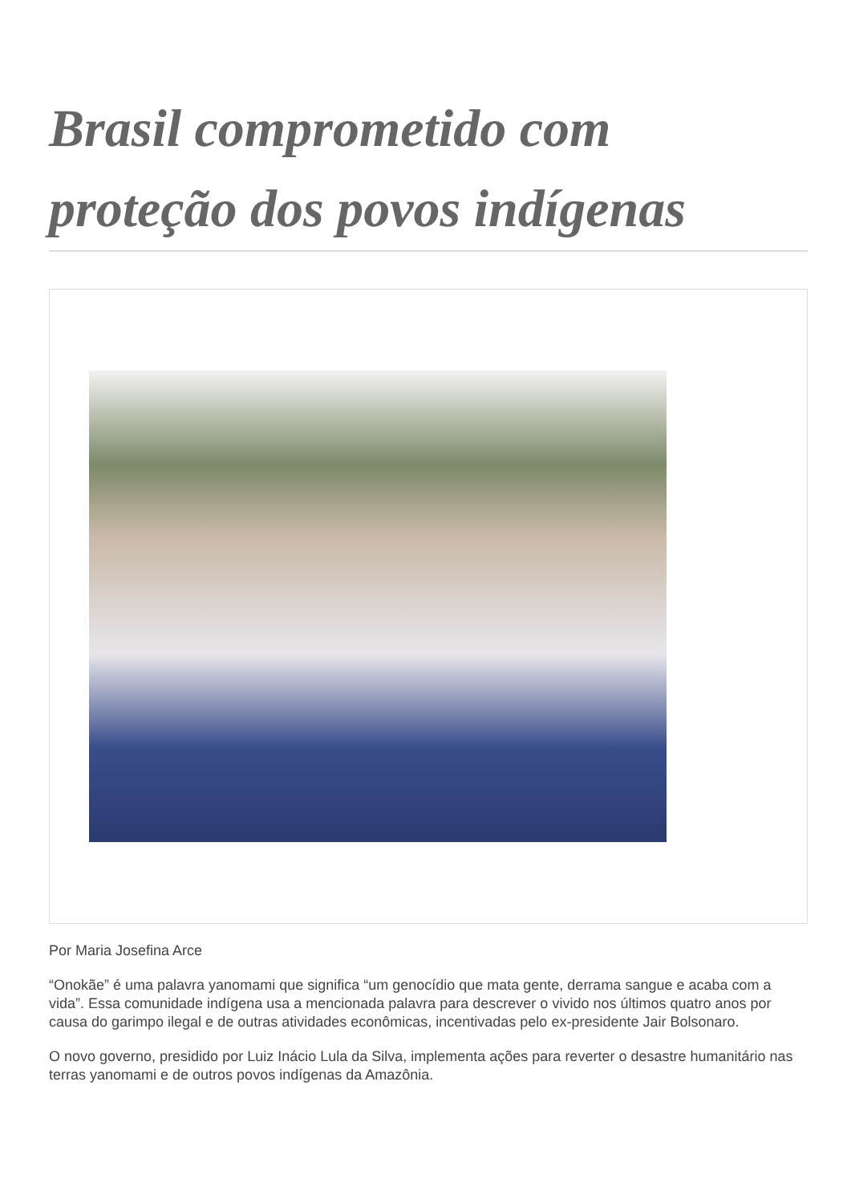Brasil comprometido com proteção dos povos indígenas
Por Maria Josefina Arce
“Onokãe” é uma palavra yanomami que significa “um genocídio que mata gente, derrama sangue e acaba com a vida”. Essa comunidade indígena usa a mencionada palavra para descrever o vivido nos últimos quatro anos por causa do garimpo ilegal e de outras atividades econômicas, incentivadas pelo ex-presidente Jair Bolsonaro.
O novo governo, presidido por Luiz Inácio Lula da Silva, implementa ações para reverter o desastre humanitário nas terras yanomami e de outros povos indígenas da Amazônia.